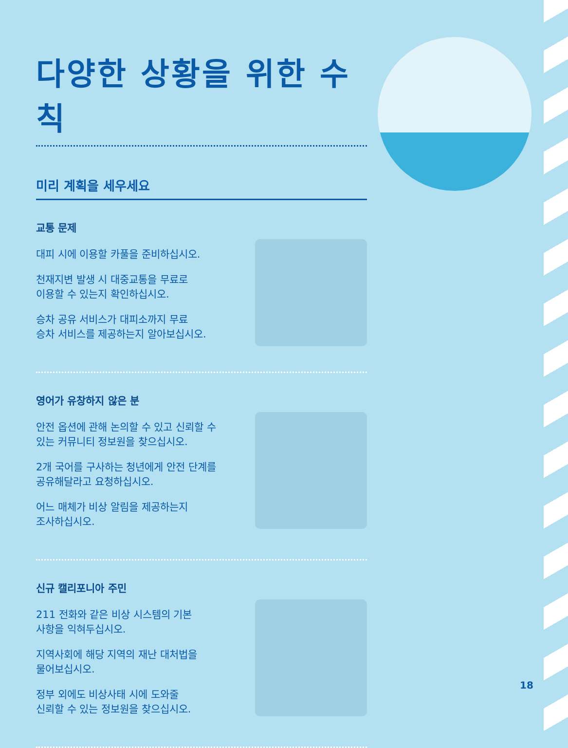다양한 상황을 위한 수칙
미리 계획을 세우세요
교통 문제
대피 시에 이용할 카풀을 준비하십시오.
천재지변 발생 시 대중교통을 무료로
이용할 수 있는지 확인하십시오.
승차 공유 서비스가 대피소까지 무료
승차 서비스를 제공하는지 알아보십시오.
영어가 유창하지 않은 분
안전 옵션에 관해 논의할 수 있고 신뢰할 수
있는 커뮤니티 정보원을 찾으십시오.
2개 국어를 구사하는 청년에게 안전 단계를
공유해달라고 요청하십시오.
어느 매체가 비상 알림을 제공하는지
조사하십시오.
신규 캘리포니아 주민
211 전화와 같은 비상 시스템의 기본
사항을 익혀두십시오.
지역사회에 해당 지역의 재난 대처법을
물어보십시오.
정부 외에도 비상사태 시에 도와줄
신뢰할 수 있는 정보원을 찾으십시오.
18